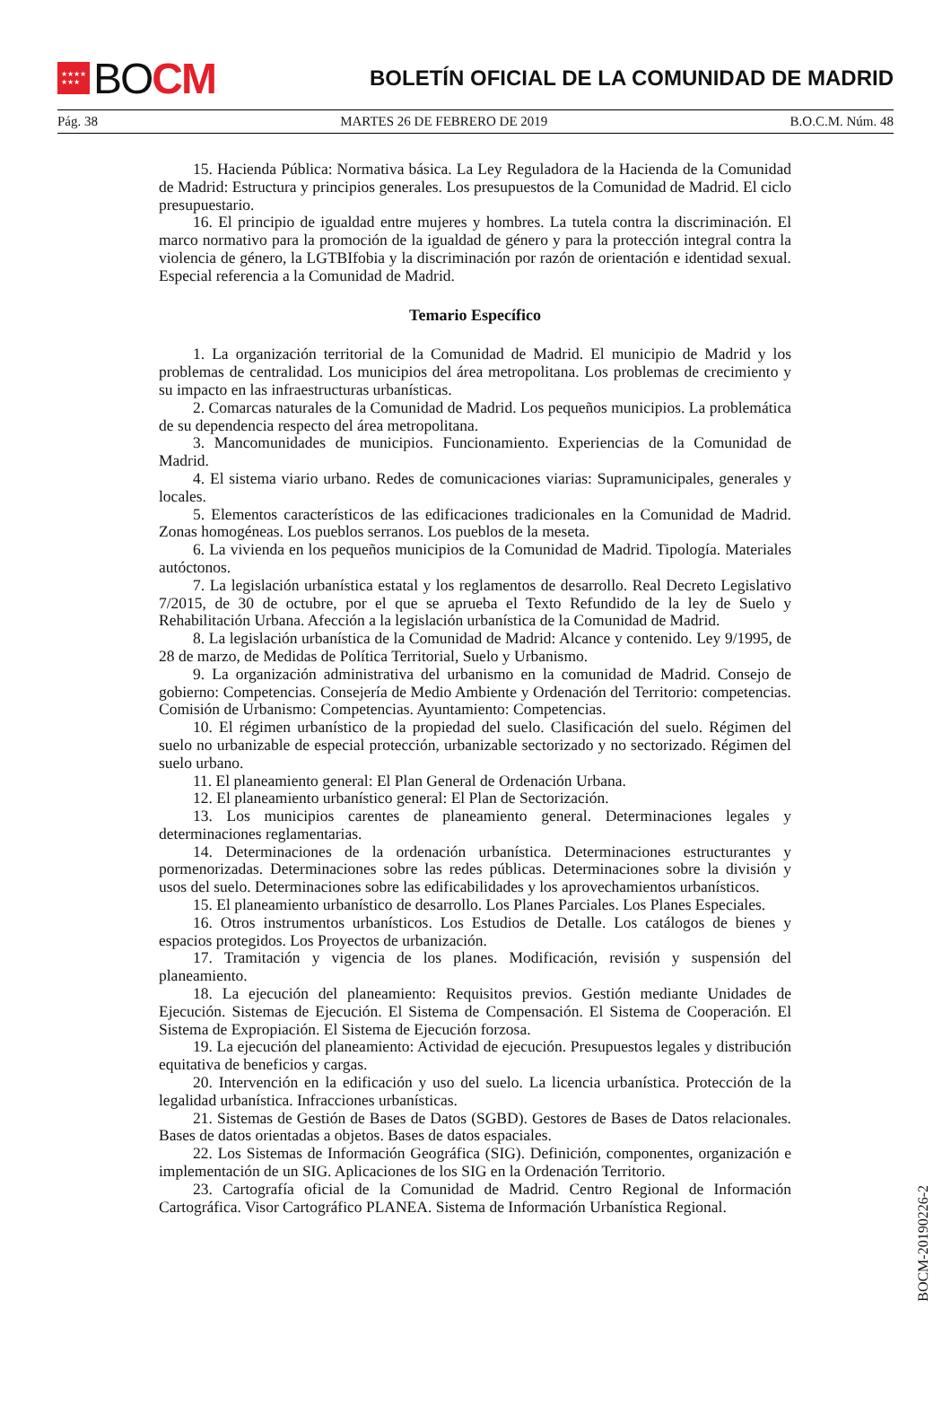★★★★
★★★ BO CM
BOLETÍN OFICIAL DE LA COMUNIDAD DE MADRID
Pág. 38 MARTES 26 DE FEBRERO DE 2019 B.O.C.M. Núm. 48
15. Hacienda Pública: Normativa básica. La Ley Reguladora de la Hacienda de la Comunidad de Madrid: Estructura y principios generales. Los presupuestos de la Comunidad de Madrid. El ciclo presupuestario.
16. El principio de igualdad entre mujeres y hombres. La tutela contra la discriminación. El marco normativo para la promoción de la igualdad de género y para la protección integral contra la violencia de género, la LGTBIfobia y la discriminación por razón de orientación e identidad sexual. Especial referencia a la Comunidad de Madrid.
Temario Específico
1. La organización territorial de la Comunidad de Madrid. El municipio de Madrid y los problemas de centralidad. Los municipios del área metropolitana. Los problemas de crecimiento y su impacto en las infraestructuras urbanísticas.
2. Comarcas naturales de la Comunidad de Madrid. Los pequeños municipios. La problemática de su dependencia respecto del área metropolitana.
3. Mancomunidades de municipios. Funcionamiento. Experiencias de la Comunidad de Madrid.
4. El sistema viario urbano. Redes de comunicaciones viarias: Supramunicipales, generales y locales.
5. Elementos característicos de las edificaciones tradicionales en la Comunidad de Madrid. Zonas homogéneas. Los pueblos serranos. Los pueblos de la meseta.
6. La vivienda en los pequeños municipios de la Comunidad de Madrid. Tipología. Materiales autóctonos.
7. La legislación urbanística estatal y los reglamentos de desarrollo. Real Decreto Legislativo 7/2015, de 30 de octubre, por el que se aprueba el Texto Refundido de la ley de Suelo y Rehabilitación Urbana. Afección a la legislación urbanística de la Comunidad de Madrid.
8. La legislación urbanística de la Comunidad de Madrid: Alcance y contenido. Ley 9/1995, de 28 de marzo, de Medidas de Política Territorial, Suelo y Urbanismo.
9. La organización administrativa del urbanismo en la comunidad de Madrid. Consejo de gobierno: Competencias. Consejería de Medio Ambiente y Ordenación del Territorio: competencias. Comisión de Urbanismo: Competencias. Ayuntamiento: Competencias.
10. El régimen urbanístico de la propiedad del suelo. Clasificación del suelo. Régimen del suelo no urbanizable de especial protección, urbanizable sectorizado y no sectorizado. Régimen del suelo urbano.
11. El planeamiento general: El Plan General de Ordenación Urbana.
12. El planeamiento urbanístico general: El Plan de Sectorización.
13. Los municipios carentes de planeamiento general. Determinaciones legales y determinaciones reglamentarias.
14. Determinaciones de la ordenación urbanística. Determinaciones estructurantes y pormenorizadas. Determinaciones sobre las redes públicas. Determinaciones sobre la división y usos del suelo. Determinaciones sobre las edificabilidades y los aprovechamientos urbanísticos.
15. El planeamiento urbanístico de desarrollo. Los Planes Parciales. Los Planes Especiales.
16. Otros instrumentos urbanísticos. Los Estudios de Detalle. Los catálogos de bienes y espacios protegidos. Los Proyectos de urbanización.
17. Tramitación y vigencia de los planes. Modificación, revisión y suspensión del planeamiento.
18. La ejecución del planeamiento: Requisitos previos. Gestión mediante Unidades de Ejecución. Sistemas de Ejecución. El Sistema de Compensación. El Sistema de Cooperación. El Sistema de Expropiación. El Sistema de Ejecución forzosa.
19. La ejecución del planeamiento: Actividad de ejecución. Presupuestos legales y distribución equitativa de beneficios y cargas.
20. Intervención en la edificación y uso del suelo. La licencia urbanística. Protección de la legalidad urbanística. Infracciones urbanísticas.
21. Sistemas de Gestión de Bases de Datos (SGBD). Gestores de Bases de Datos relacionales. Bases de datos orientadas a objetos. Bases de datos espaciales.
22. Los Sistemas de Información Geográfica (SIG). Definición, componentes, organización e implementación de un SIG. Aplicaciones de los SIG en la Ordenación Territorio.
23. Cartografía oficial de la Comunidad de Madrid. Centro Regional de Información Cartográfica. Visor Cartográfico PLANEA. Sistema de Información Urbanística Regional.
BOCM-20190226-2